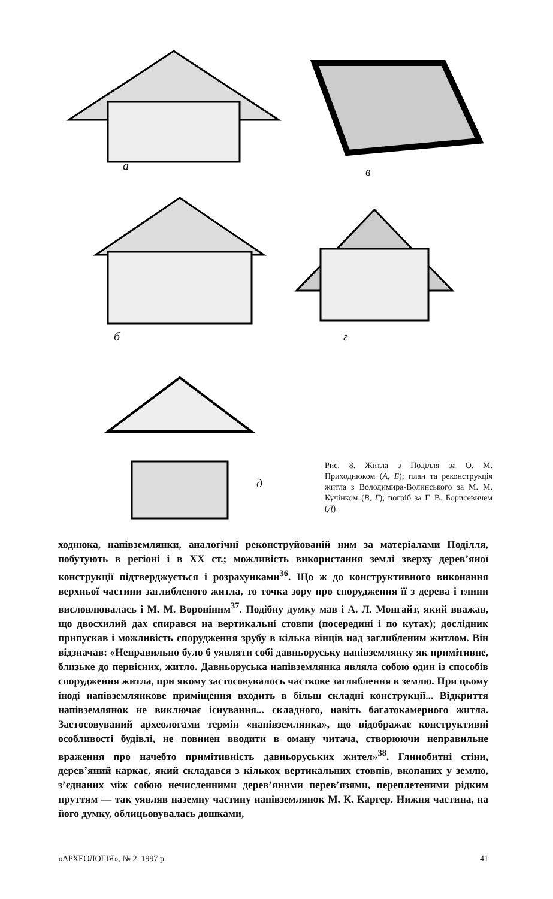а в
б г
д
Рис. 8. Житла з Поділля за О. М. Приходнюком (А, Б); план та реконструкція житла з Володимира-Волинського за М. М. Кучінком (В, Г); погріб за Г. В. Борисевичем (Д).
ходнюка, напівземлянки, аналогічні реконструйованій ним за матеріалами Поділля, побутують в регіоні і в XX ст.; можливість використання землі зверху дерев’яної конструкції підтверджується і розрахунками<sup>36</sup>. Що ж до конструктивного виконання верхньої частини заглибленого житла, то точка зору про спорудження її з дерева і глини висловлювалась і М. М. Вороніним<sup>37</sup>. Подібну думку мав і А. Л. Монгайт, який вважав, що двосхилий дах спирався на вертикальні стовпи (посередині і по кутах); дослідник припускав і можливість спорудження зрубу в кілька вінців над заглибленим житлом. Він відзначав: «Неправильно було б уявляти собі давньоруську напівземлянку як примітивне, близьке до первісних, житло. Давньоруська напівземлянка являла собою один із способів спорудження житла, при якому застосовувалось часткове заглиблення в землю. При цьому іноді напівземлянкове приміщення входить в більш складні конструкції... Відкриття напівземлянок не виключає існування... складного, навіть багатокамерного житла. Застосовуваний археологами термін «напівземлянка», що відображає конструктивні особливості будівлі, не повинен вводити в оману читача, створюючи неправильне враження про начебто примітивність давньоруських жител»<sup>38</sup>. Глинобитні стіни, дерев’яний каркас, який складався з кількох вертикальних стовпів, вкопаних у землю, з’єднаних між собою нечисленними дерев’яними перев’язями, переплетеними рідким пруттям — так уявляв наземну частину напівземлянок М. К. Каргер. Нижня частина, на його думку, облицьовувалась дошками,
«АРХЕОЛОГІЯ», № 2, 1997 р. 41